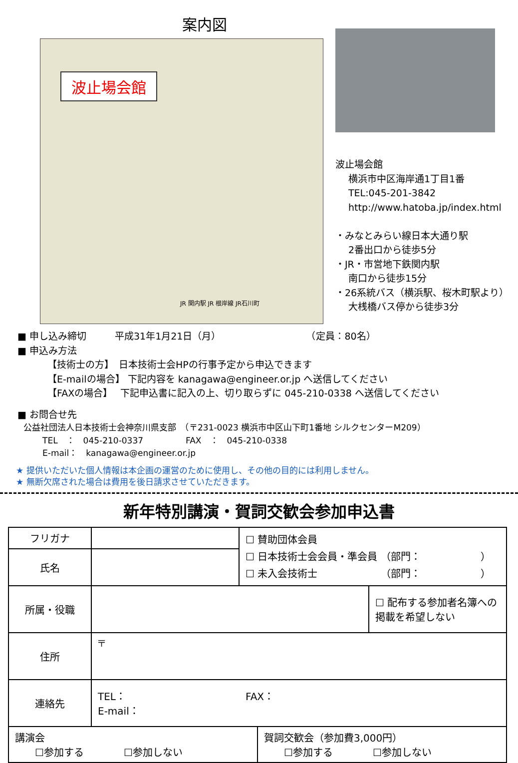案内図
波止場会館
JR 関内駅 JR 根岸線 JR石川町
波止場会館
横浜市中区海岸通1丁目1番
TEL:045-201-3842
http://www.hatoba.jp/index.html
・みなとみらい線日本大通り駅
2番出口から徒歩5分
・JR・市営地下鉄関内駅
南口から徒歩15分
・26系統バス（横浜駅、桜木町駅より）
大桟橋バス停から徒歩3分
■ 申し込み締切　　　平成31年1月21日（月）　　　　　　　　　　（定員：80名）
■ 申込み方法
【技術士の方】　日本技術士会HPの行事予定から申込できます
【E-mailの場合】 下記内容を kanagawa@engineer.or.jp へ送信してください
【FAXの場合】　 下記申込書に記入の上、切り取らずに 045-210-0338 へ送信してください
■ お問合せ先
公益社団法人日本技術士会神奈川県支部　（〒231-0023 横浜市中区山下町1番地 シルクセンターM209）
TEL　：　045-210-0337　　　　　FAX　：　045-210-0338
E-mail：　kanagawa@engineer.or.jp
★ 提供いただいた個人情報は本企画の運営のために使用し、その他の目的には利用しません。
★ 無断欠席された場合は費用を後日請求させていただきます。
新年特別講演・賀詞交歓会参加申込書
| フリガナ | | ☐ 賛助団体会員 ☐ 日本技術士会会員・準会員 （部門： ） ☐ 未入会技術士 （部門： ） | |
| 氏名 | | | |
| 所属・役職 | | | ☐ 配布する参加者名簿への掲載を希望しない |
| 住所 | 〒 | | |
| 連絡先 | TEL： FAX： E-mail： | | |
| 講演会 ☐参加する ☐参加しない | 賀詞交歓会（参加費3,000円） ☐参加する ☐参加しない |